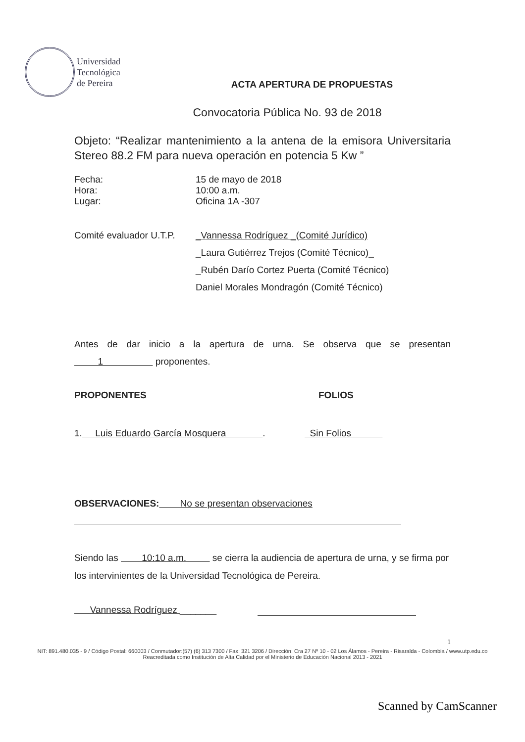Universidad
Tecnológica
de Pereira
ACTA APERTURA DE PROPUESTAS
Convocatoria Pública No. 93 de 2018
Objeto: “Realizar mantenimiento a la antena de la emisora Universitaria Stereo 88.2 FM para nueva operación en potencia 5 Kw ”
Fecha: 15 de mayo de 2018
Hora: 10:00 a.m.
Lugar: Oficina 1A -307
Comité evaluador U.T.P. _Vannessa Rodríguez _(Comité Jurídico)
_Laura Gutiérrez Trejos (Comité Técnico)_
_Rubén Darío Cortez Puerta (Comité Técnico)
Daniel Morales Mondragón (Comité Técnico)
Antes de dar inicio a la apertura de urna. Se observa que se presentan 1 proponentes.
PROPONENTES FOLIOS
1. Luis Eduardo García Mosquera . Sin Folios
OBSERVACIONES: No se presentan observaciones
Siendo las 10:10 a.m. se cierra la audiencia de apertura de urna, y se firma por los intervinientes de la Universidad Tecnológica de Pereira.
Vannessa Rodríguez _______
1
NIT: 891.480.035 - 9 / Código Postal: 660003 / Conmutador:(57) (6) 313 7300 / Fax: 321 3206 / Dirección: Cra 27 Nº 10 - 02 Los Álamos - Pereira - Risaralda - Colombia / www.utp.edu.co
Reacreditada como Institución de Alta Calidad por el Ministerio de Educación Nacional 2013 - 2021
Scanned by CamScanner